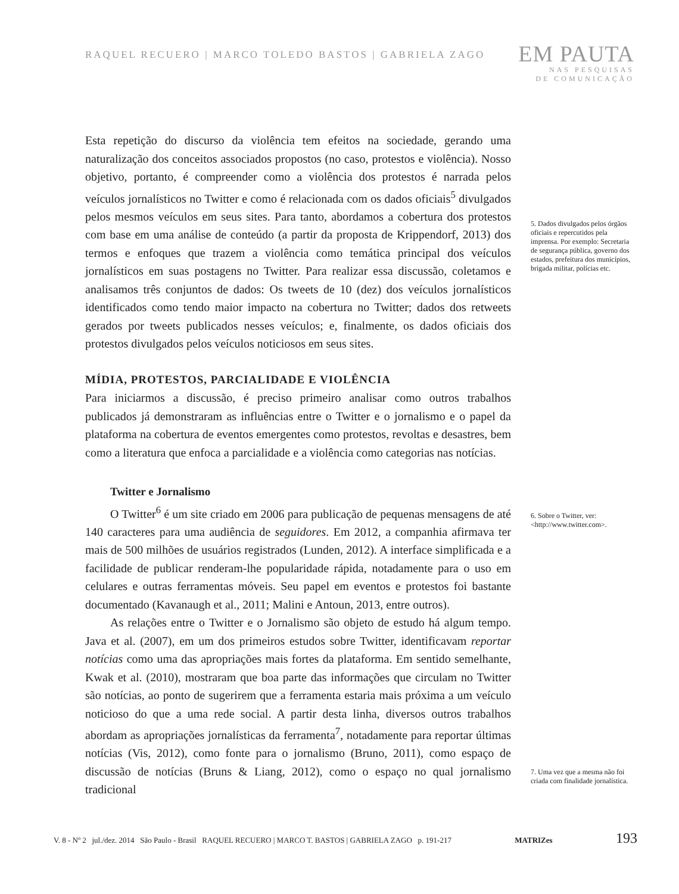RAQUEL RECUERO | MARCO TOLEDO BASTOS | GABRIELA ZAGO
EM PAUTA
NAS PESQUISAS
DE COMUNICAÇÃO
Esta repetição do discurso da violência tem efeitos na sociedade, gerando uma naturalização dos conceitos associados propostos (no caso, protestos e violência). Nosso objetivo, portanto, é compreender como a violência dos protestos é narrada pelos veículos jornalísticos no Twitter e como é relacionada com os dados oficiais<sup>5</sup> divulgados pelos mesmos veículos em seus sites. Para tanto, abordamos a cobertura dos protestos com base em uma análise de conteúdo (a partir da proposta de Krippendorf, 2013) dos termos e enfoques que trazem a violência como temática principal dos veículos jornalísticos em suas postagens no Twitter. Para realizar essa discussão, coletamos e analisamos três conjuntos de dados: Os tweets de 10 (dez) dos veículos jornalísticos identificados como tendo maior impacto na cobertura no Twitter; dados dos retweets gerados por tweets publicados nesses veículos; e, finalmente, os dados oficiais dos protestos divulgados pelos veículos noticiosos em seus sites.
MÍDIA, PROTESTOS, PARCIALIDADE E VIOLÊNCIA
Para iniciarmos a discussão, é preciso primeiro analisar como outros trabalhos publicados já demonstraram as influências entre o Twitter e o jornalismo e o papel da plataforma na cobertura de eventos emergentes como protestos, revoltas e desastres, bem como a literatura que enfoca a parcialidade e a violência como categorias nas notícias.
Twitter e Jornalismo
O Twitter<sup>6</sup> é um site criado em 2006 para publicação de pequenas mensagens de até 140 caracteres para uma audiência de seguidores. Em 2012, a companhia afirmava ter mais de 500 milhões de usuários registrados (Lunden, 2012). A interface simplificada e a facilidade de publicar renderam-lhe popularidade rápida, notadamente para o uso em celulares e outras ferramentas móveis. Seu papel em eventos e protestos foi bastante documentado (Kavanaugh et al., 2011; Malini e Antoun, 2013, entre outros).
As relações entre o Twitter e o Jornalismo são objeto de estudo há algum tempo. Java et al. (2007), em um dos primeiros estudos sobre Twitter, identificavam reportar notícias como uma das apropriações mais fortes da plataforma. Em sentido semelhante, Kwak et al. (2010), mostraram que boa parte das informações que circulam no Twitter são notícias, ao ponto de sugerirem que a ferramenta estaria mais próxima a um veículo noticioso do que a uma rede social. A partir desta linha, diversos outros trabalhos abordam as apropriações jornalísticas da ferramenta<sup>7</sup>, notadamente para reportar últimas notícias (Vis, 2012), como fonte para o jornalismo (Bruno, 2011), como espaço de discussão de notícias (Bruns & Liang, 2012), como o espaço no qual jornalismo tradicional
5. Dados divulgados pelos órgãos oficiais e repercutidos pela imprensa. Por exemplo: Secretaria de segurança pública, governo dos estados, prefeitura dos municípios, brigada militar, polícias etc.
6. Sobre o Twitter, ver: <http://www.twitter.com>.
7. Uma vez que a mesma não foi criada com finalidade jornalística.
V. 8 - Nº 2 jul./dez. 2014 São Paulo - Brasil RAQUEL RECUERO | MARCO T. BASTOS | GABRIELA ZAGO p. 191-217 MATRIZes 193